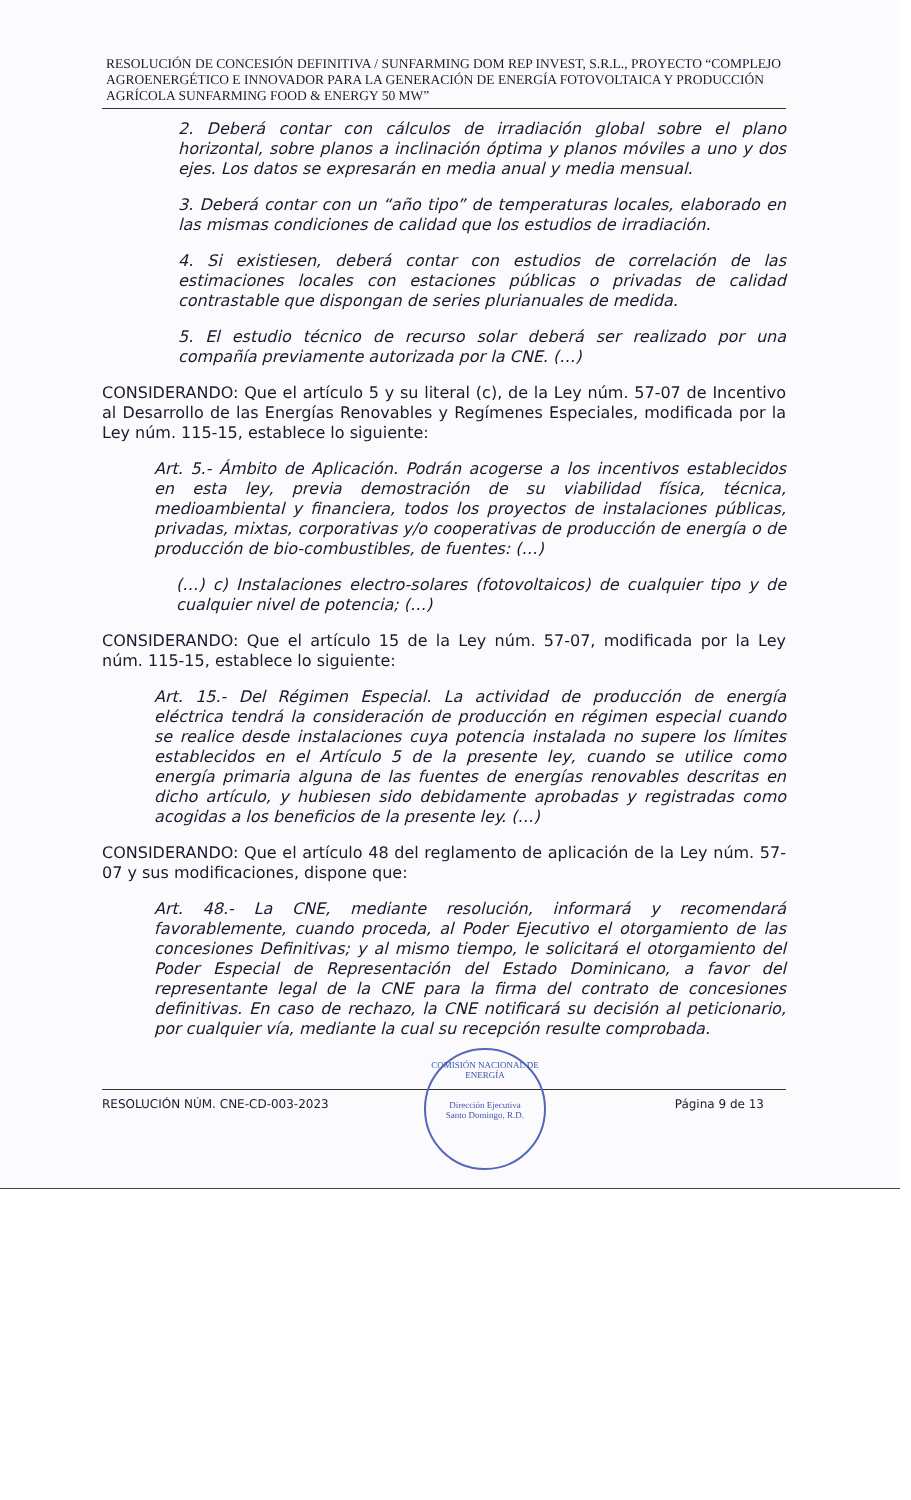RESOLUCIÓN DE CONCESIÓN DEFINITIVA / SUNFARMING DOM REP INVEST, S.R.L., PROYECTO “COMPLEJO AGROENERGÉTICO E INNOVADOR PARA LA GENERACIÓN DE ENERGÍA FOTOVOLTAICA Y PRODUCCIÓN AGRÍCOLA SUNFARMING FOOD & ENERGY 50 MW”
2. Deberá contar con cálculos de irradiación global sobre el plano horizontal, sobre planos a inclinación óptima y planos móviles a uno y dos ejes. Los datos se expresarán en media anual y media mensual.
3. Deberá contar con un “año tipo” de temperaturas locales, elaborado en las mismas condiciones de calidad que los estudios de irradiación.
4. Si existiesen, deberá contar con estudios de correlación de las estimaciones locales con estaciones públicas o privadas de calidad contrastable que dispongan de series plurianuales de medida.
5. El estudio técnico de recurso solar deberá ser realizado por una compañía previamente autorizada por la CNE. (…)
CONSIDERANDO: Que el artículo 5 y su literal (c), de la Ley núm. 57-07 de Incentivo al Desarrollo de las Energías Renovables y Regímenes Especiales, modificada por la Ley núm. 115-15, establece lo siguiente:
Art. 5.- Ámbito de Aplicación. Podrán acogerse a los incentivos establecidos en esta ley, previa demostración de su viabilidad física, técnica, medioambiental y financiera, todos los proyectos de instalaciones públicas, privadas, mixtas, corporativas y/o cooperativas de producción de energía o de producción de bio-combustibles, de fuentes: (…)
(…) c) Instalaciones electro-solares (fotovoltaicos) de cualquier tipo y de cualquier nivel de potencia; (…)
CONSIDERANDO: Que el artículo 15 de la Ley núm. 57-07, modificada por la Ley núm. 115-15, establece lo siguiente:
Art. 15.- Del Régimen Especial. La actividad de producción de energía eléctrica tendrá la consideración de producción en régimen especial cuando se realice desde instalaciones cuya potencia instalada no supere los límites establecidos en el Artículo 5 de la presente ley, cuando se utilice como energía primaria alguna de las fuentes de energías renovables descritas en dicho artículo, y hubiesen sido debidamente aprobadas y registradas como acogidas a los beneficios de la presente ley. (…)
CONSIDERANDO: Que el artículo 48 del reglamento de aplicación de la Ley núm. 57-07 y sus modificaciones, dispone que:
Art. 48.- La CNE, mediante resolución, informará y recomendará favorablemente, cuando proceda, al Poder Ejecutivo el otorgamiento de las concesiones Definitivas; y al mismo tiempo, le solicitará el otorgamiento del Poder Especial de Representación del Estado Dominicano, a favor del representante legal de la CNE para la firma del contrato de concesiones definitivas. En caso de rechazo, la CNE notificará su decisión al peticionario, por cualquier vía, mediante la cual su recepción resulte comprobada.
RESOLUCIÓN NÚM. CNE-CD-003-2023 Página 9 de 13
COMISIÓN NACIONAL DE ENERGÍA
Dirección Ejecutiva
Santo Domingo, R.D.